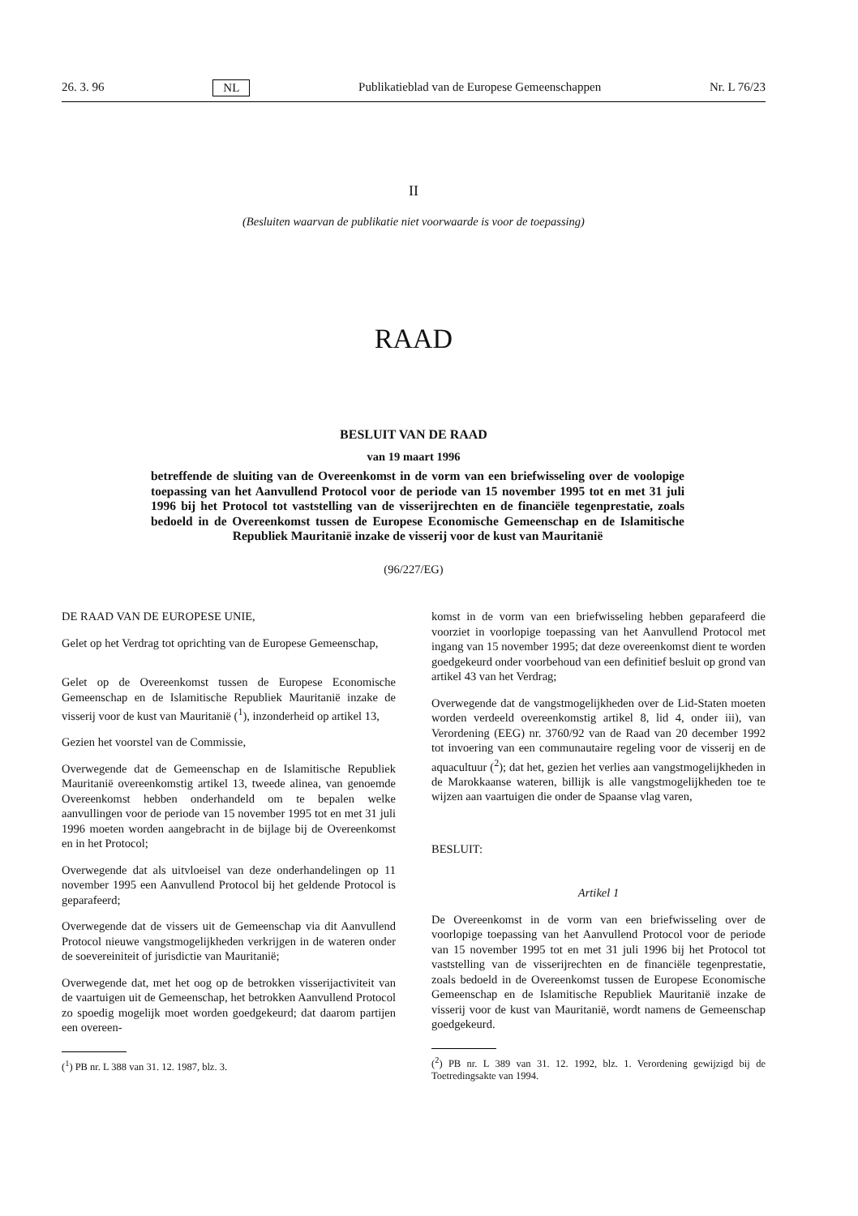26. 3. 96 NL Publikatieblad van de Europese Gemeenschappen Nr. L 76/23
II
(Besluiten waarvan de publikatie niet voorwaarde is voor de toepassing)
RAAD
BESLUIT VAN DE RAAD
van 19 maart 1996
betreffende de sluiting van de Overeenkomst in de vorm van een briefwisseling over de voolopige toepassing van het Aanvullend Protocol voor de periode van 15 november 1995 tot en met 31 juli 1996 bij het Protocol tot vaststelling van de visserijrechten en de financiële tegenprestatie, zoals bedoeld in de Overeenkomst tussen de Europese Economische Gemeenschap en de Islamitische Republiek Mauritanië inzake de visserij voor de kust van Mauritanië
(96/227/EG)
DE RAAD VAN DE EUROPESE UNIE,
Gelet op het Verdrag tot oprichting van de Europese Gemeenschap,
Gelet op de Overeenkomst tussen de Europese Economische Gemeenschap en de Islamitische Republiek Mauritanië inzake de visserij voor de kust van Mauritanië (<sup>1</sup>), inzonderheid op artikel 13,
Gezien het voorstel van de Commissie,
Overwegende dat de Gemeenschap en de Islamitische Republiek Mauritanië overeenkomstig artikel 13, tweede alinea, van genoemde Overeenkomst hebben onderhandeld om te bepalen welke aanvullingen voor de periode van 15 november 1995 tot en met 31 juli 1996 moeten worden aangebracht in de bijlage bij de Overeenkomst en in het Protocol;
Overwegende dat als uitvloeisel van deze onderhandelingen op 11 november 1995 een Aanvullend Protocol bij het geldende Protocol is geparafeerd;
Overwegende dat de vissers uit de Gemeenschap via dit Aanvullend Protocol nieuwe vangstmogelijkheden verkrijgen in de wateren onder de soevereiniteit of jurisdictie van Mauritanië;
Overwegende dat, met het oog op de betrokken visserijactiviteit van de vaartuigen uit de Gemeenschap, het betrokken Aanvullend Protocol zo spoedig mogelijk moet worden goedgekeurd; dat daarom partijen een overeen-
(<sup>1</sup>) PB nr. L 388 van 31. 12. 1987, blz. 3.
komst in de vorm van een briefwisseling hebben geparafeerd die voorziet in voorlopige toepassing van het Aanvullend Protocol met ingang van 15 november 1995; dat deze overeenkomst dient te worden goedgekeurd onder voorbehoud van een definitief besluit op grond van artikel 43 van het Verdrag;
Overwegende dat de vangstmogelijkheden over de Lid-Staten moeten worden verdeeld overeenkomstig artikel 8, lid 4, onder iii), van Verordening (EEG) nr. 3760/92 van de Raad van 20 december 1992 tot invoering van een communautaire regeling voor de visserij en de aquacultuur (<sup>2</sup>); dat het, gezien het verlies aan vangstmogelijkheden in de Marokkaanse wateren, billijk is alle vangstmogelijkheden toe te wijzen aan vaartuigen die onder de Spaanse vlag varen,
BESLUIT:
Artikel 1
De Overeenkomst in de vorm van een briefwisseling over de voorlopige toepassing van het Aanvullend Protocol voor de periode van 15 november 1995 tot en met 31 juli 1996 bij het Protocol tot vaststelling van de visserijrechten en de financiële tegenprestatie, zoals bedoeld in de Overeenkomst tussen de Europese Economische Gemeenschap en de Islamitische Republiek Mauritanië inzake de visserij voor de kust van Mauritanië, wordt namens de Gemeenschap goedgekeurd.
(<sup>2</sup>) PB nr. L 389 van 31. 12. 1992, blz. 1. Verordening gewijzigd bij de Toetredingsakte van 1994.